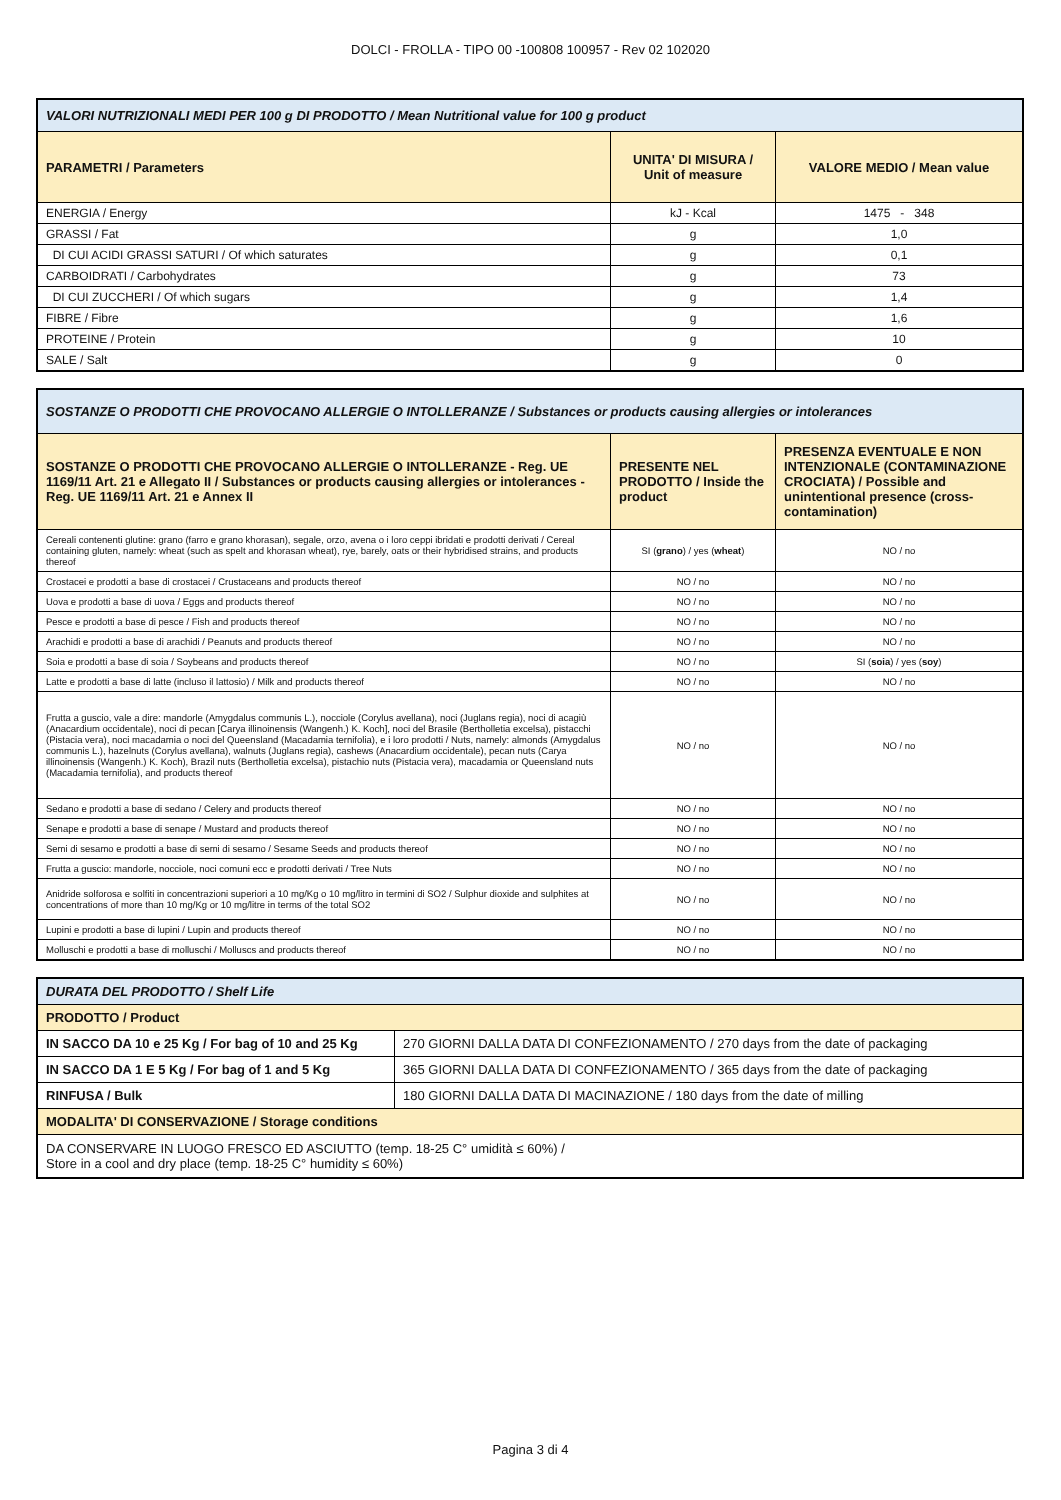DOLCI - FROLLA - TIPO 00 -100808 100957 - Rev 02 102020
| VALORI NUTRIZIONALI MEDI PER 100 g DI PRODOTTO / Mean Nutritional value for 100 g product | | |
| PARAMETRI / Parameters | UNITA' DI MISURA / Unit of measure | VALORE MEDIO / Mean value |
| ENERGIA / Energy | kJ - Kcal | 1475 - 348 |
| GRASSI / Fat | g | 1,0 |
| DI CUI ACIDI GRASSI SATURI / Of which saturates | g | 0,1 |
| CARBOIDRATI / Carbohydrates | g | 73 |
| DI CUI ZUCCHERI / Of which sugars | g | 1,4 |
| FIBRE / Fibre | g | 1,6 |
| PROTEINE / Protein | g | 10 |
| SALE / Salt | g | 0 |
| SOSTANZE O PRODOTTI CHE PROVOCANO ALLERGIE O INTOLLERANZE / Substances or products causing allergies or intolerances | | |
| SOSTANZE O PRODOTTI CHE PROVOCANO ALLERGIE O INTOLLERANZE - Reg. UE 1169/11 Art. 21 e Allegato II / Substances or products causing allergies or intolerances - Reg. UE 1169/11 Art. 21 e Annex II | PRESENTE NEL PRODOTTO / Inside the product | PRESENZA EVENTUALE E NON INTENZIONALE (CONTAMINAZIONE CROCIATA) / Possible and unintentional presence (cross-contamination) |
| Cereali contenenti glutine: grano (farro e grano khorasan), segale, orzo, avena o i loro ceppi ibridati e prodotti derivati / Cereal containing gluten, namely: wheat (such as spelt and khorasan wheat), rye, barely, oats or their hybridised strains, and products thereof | SI ( grano ) / yes ( wheat ) | NO / no |
| Crostacei e prodotti a base di crostacei / Crustaceans and products thereof | NO / no | NO / no |
| Uova e prodotti a base di uova / Eggs and products thereof | NO / no | NO / no |
| Pesce e prodotti a base di pesce / Fish and products thereof | NO / no | NO / no |
| Arachidi e prodotti a base di arachidi / Peanuts and products thereof | NO / no | NO / no |
| Soia e prodotti a base di soia / Soybeans and products thereof | NO / no | SI ( soia ) / yes ( soy ) |
| Latte e prodotti a base di latte (incluso il lattosio) / Milk and products thereof | NO / no | NO / no |
| Frutta a guscio, vale a dire: mandorle (Amygdalus communis L.), nocciole (Corylus avellana), noci (Juglans regia), noci di acagiù (Anacardium occidentale), noci di pecan [Carya illinoinensis (Wangenh.) K. Koch], noci del Brasile (Bertholletia excelsa), pistacchi (Pistacia vera), noci macadamia o noci del Queensland (Macadamia ternifolia), e i loro prodotti / Nuts, namely: almonds (Amygdalus communis L.), hazelnuts (Corylus avellana), walnuts (Juglans regia), cashews (Anacardium occidentale), pecan nuts (Carya illinoinensis (Wangenh.) K. Koch), Brazil nuts (Bertholletia excelsa), pistachio nuts (Pistacia vera), macadamia or Queensland nuts (Macadamia ternifolia), and products thereof | NO / no | NO / no |
| Sedano e prodotti a base di sedano / Celery and products thereof | NO / no | NO / no |
| Senape e prodotti a base di senape / Mustard and products thereof | NO / no | NO / no |
| Semi di sesamo e prodotti a base di semi di sesamo / Sesame Seeds and products thereof | NO / no | NO / no |
| Frutta a guscio: mandorle, nocciole, noci comuni ecc e prodotti derivati / Tree Nuts | NO / no | NO / no |
| Anidride solforosa e solfiti in concentrazioni superiori a 10 mg/Kg o 10 mg/litro in termini di SO2 / Sulphur dioxide and sulphites at concentrations of more than 10 mg/Kg or 10 mg/litre in terms of the total SO2 | NO / no | NO / no |
| Lupini e prodotti a base di lupini / Lupin and products thereof | NO / no | NO / no |
| Molluschi e prodotti a base di molluschi / Molluscs and products thereof | NO / no | NO / no |
| DURATA DEL PRODOTTO / Shelf Life | |
| PRODOTTO / Product | |
| IN SACCO DA 10 e 25 Kg / For bag of 10 and 25 Kg | 270 GIORNI DALLA DATA DI CONFEZIONAMENTO / 270 days from the date of packaging |
| IN SACCO DA 1 E 5 Kg / For bag of 1 and 5 Kg | 365 GIORNI DALLA DATA DI CONFEZIONAMENTO / 365 days from the date of packaging |
| RINFUSA / Bulk | 180 GIORNI DALLA DATA DI MACINAZIONE / 180 days from the date of milling |
| MODALITA' DI CONSERVAZIONE / Storage conditions | |
| DA CONSERVARE IN LUOGO FRESCO ED ASCIUTTO (temp. 18-25 C° umidità ≤ 60%) / Store in a cool and dry place (temp. 18-25 C° humidity ≤ 60%) | |
Pagina 3 di 4